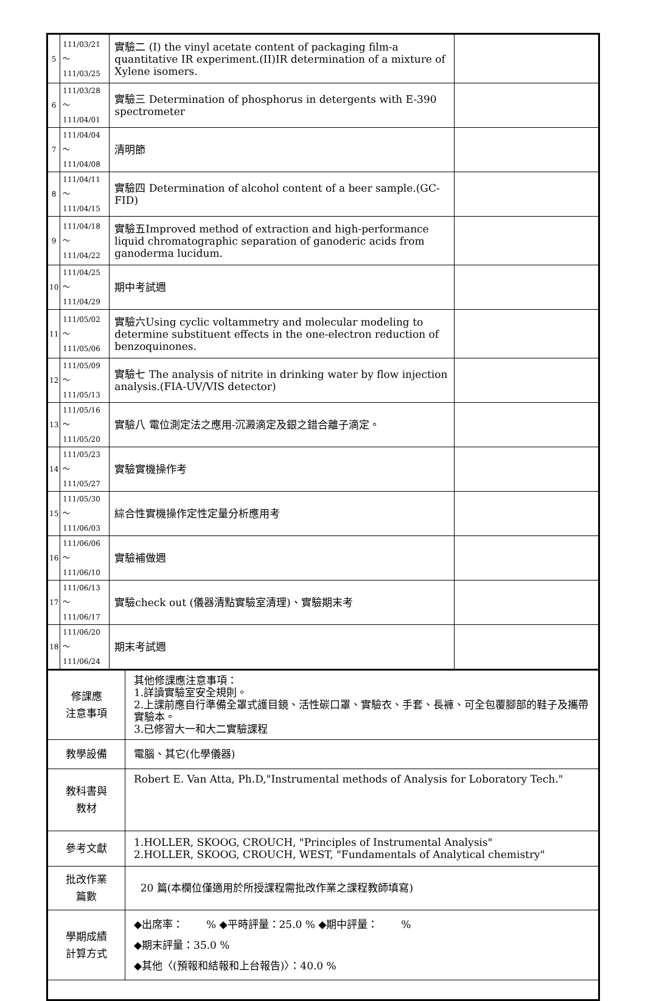| 5 | 111/03/21～ 111/03/25 | 實驗二 (I) the vinyl acetate content of packaging film-a quantitative IR experiment.(II)IR determination of a mixture of Xylene isomers. | |
| 6 | 111/03/28～ 111/04/01 | 實驗三 Determination of phosphorus in detergents with E-390 spectrometer | |
| 7 | 111/04/04～ 111/04/08 | 清明節 | |
| 8 | 111/04/11～ 111/04/15 | 實驗四 Determination of alcohol content of a beer sample.(GC-FID) | |
| 9 | 111/04/18～ 111/04/22 | 實驗五Improved method of extraction and high-performance liquid chromatographic separation of ganoderic acids from ganoderma lucidum. | |
| 10 | 111/04/25～ 111/04/29 | 期中考試週 | |
| 11 | 111/05/02～ 111/05/06 | 實驗六Using cyclic voltammetry and molecular modeling to determine substituent effects in the one-electron reduction of benzoquinones. | |
| 12 | 111/05/09～ 111/05/13 | 實驗七 The analysis of nitrite in drinking water by flow injection analysis.(FIA-UV/VIS detector) | |
| 13 | 111/05/16～ 111/05/20 | 實驗八 電位測定法之應用-沉澱滴定及銀之錯合離子滴定。 | |
| 14 | 111/05/23～ 111/05/27 | 實驗實機操作考 | |
| 15 | 111/05/30～ 111/06/03 | 綜合性實機操作定性定量分析應用考 | |
| 16 | 111/06/06～ 111/06/10 | 實驗補做週 | |
| 17 | 111/06/13～ 111/06/17 | 實驗check out (儀器清點實驗室清理)、實驗期末考 | |
| 18 | 111/06/20～ 111/06/24 | 期末考試週 | |
| 修課應 注意事項 | 其他修課應注意事項： 1.詳讀實驗室安全規則。 2.上課前應自行準備全罩式護目鏡、活性碳口罩、實驗衣、手套、長褲、可全包覆腳部的鞋子及攜帶實驗本。 3.已修習大一和大二實驗課程 |
| 教學設備 | 電腦、其它(化學儀器) |
| 教科書與 教材 | Robert E. Van Atta, Ph.D,"Instrumental methods of Analysis for Loboratory Tech." |
| 參考文獻 | 1.HOLLER, SKOOG, CROUCH, "Principles of Instrumental Analysis" 2.HOLLER, SKOOG, CROUCH, WEST, "Fundamentals of Analytical chemistry" |
| 批改作業 篇數 | 20 篇(本欄位僅適用於所授課程需批改作業之課程教師填寫) |
| 學期成績 計算方式 | ◆出席率： % ◆平時評量：25.0 % ◆期中評量： % ◆期末評量：35.0 % ◆其他〈(預報和結報和上台報告)〉：40.0 % |